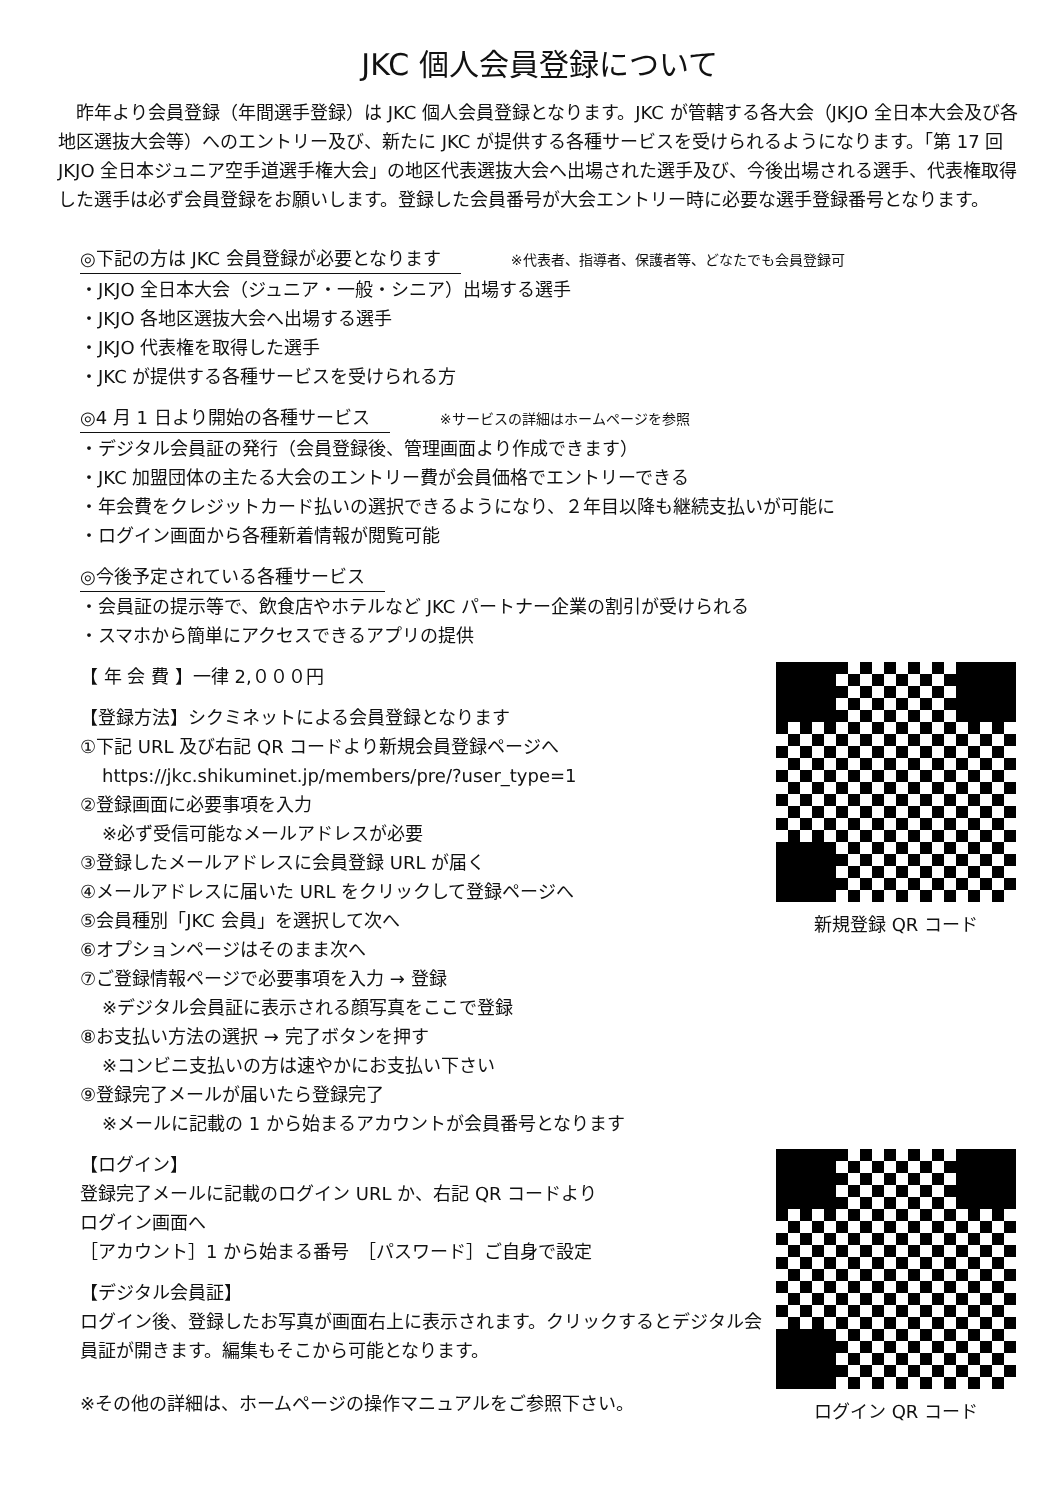JKC 個人会員登録について
　昨年より会員登録（年間選手登録）は JKC 個人会員登録となります。JKC が管轄する各大会（JKJO 全日本大会及び各地区選抜大会等）へのエントリー及び、新たに JKC が提供する各種サービスを受けられるようになります。「第 17 回 JKJO 全日本ジュニア空手道選手権大会」の地区代表選抜大会へ出場された選手及び、今後出場される選手、代表権取得した選手は必ず会員登録をお願いします。登録した会員番号が大会エントリー時に必要な選手登録番号となります。
◎下記の方は JKC 会員登録が必要となります ※代表者、指導者、保護者等、どなたでも会員登録可
・JKJO 全日本大会（ジュニア・一般・シニア）出場する選手
・JKJO 各地区選抜大会へ出場する選手
・JKJO 代表権を取得した選手
・JKC が提供する各種サービスを受けられる方
◎4 月 1 日より開始の各種サービス ※サービスの詳細はホームページを参照
・デジタル会員証の発行（会員登録後、管理画面より作成できます）
・JKC 加盟団体の主たる大会のエントリー費が会員価格でエントリーできる
・年会費をクレジットカード払いの選択できるようになり、２年目以降も継続支払いが可能に
・ログイン画面から各種新着情報が閲覧可能
◎今後予定されている各種サービス
・会員証の提示等で、飲食店やホテルなど JKC パートナー企業の割引が受けられる
・スマホから簡単にアクセスできるアプリの提供
【 年 会 費 】一律 2,０００円
【登録方法】シクミネットによる会員登録となります
①下記 URL 及び右記 QR コードより新規会員登録ページへ
https://jkc.shikuminet.jp/members/pre/?user_type=1
②登録画面に必要事項を入力
※必ず受信可能なメールアドレスが必要
③登録したメールアドレスに会員登録 URL が届く
④メールアドレスに届いた URL をクリックして登録ページへ
⑤会員種別「JKC 会員」を選択して次へ
⑥オプションページはそのまま次へ
⑦ご登録情報ページで必要事項を入力 → 登録
※デジタル会員証に表示される顔写真をここで登録
⑧お支払い方法の選択 → 完了ボタンを押す
※コンビニ支払いの方は速やかにお支払い下さい
⑨登録完了メールが届いたら登録完了
※メールに記載の 1 から始まるアカウントが会員番号となります
【ログイン】
登録完了メールに記載のログイン URL か、右記 QR コードより
ログイン画面へ
［アカウント］1 から始まる番号　［パスワード］ご自身で設定
【デジタル会員証】
ログイン後、登録したお写真が画面右上に表示されます。クリックするとデジタル会員証が開きます。編集もそこから可能となります。
※その他の詳細は、ホームページの操作マニュアルをご参照下さい。
新規登録 QR コード
ログイン QR コード